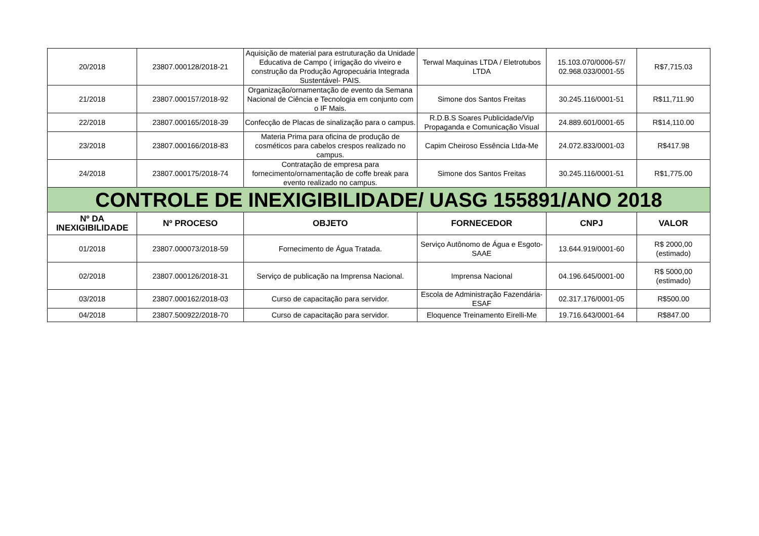| 20/2018 | 23807.000128/2018-21 | Aquisição de material para estruturação da Unidade Educativa de Campo ( irrigação do viveiro e construção da Produção Agropecuária Integrada Sustentável- PAIS. | Terwal Maquinas LTDA / Eletrotubos LTDA | 15.103.070/0006-57/ 02.968.033/0001-55 | R$7,715.03 |
| 21/2018 | 23807.000157/2018-92 | Organização/ornamentação de evento da Semana Nacional de Ciência e Tecnologia em conjunto com o IF Mais. | Simone dos Santos Freitas | 30.245.116/0001-51 | R$11,711.90 |
| 22/2018 | 23807.000165/2018-39 | Confecção de Placas de sinalização para o campus. | R.D.B.S Soares Publicidade/Vip Propaganda e Comunicação Visual | 24.889.601/0001-65 | R$14,110.00 |
| 23/2018 | 23807.000166/2018-83 | Materia Prima para oficina de produção de cosméticos para cabelos crespos realizado no campus. | Capim Cheiroso Essência Ltda-Me | 24.072.833/0001-03 | R$417.98 |
| 24/2018 | 23807.000175/2018-74 | Contratação de empresa para fornecimento/ornamentação de coffe break para evento realizado no campus. | Simone dos Santos Freitas | 30.245.116/0001-51 | R$1,775.00 |
| CONTROLE DE INEXIGIBILIDADE/ UASG 155891/ANO 2018 | | | | | |
| Nº DA INEXIGIBILIDADE | Nº PROCESO | OBJETO | FORNECEDOR | CNPJ | VALOR |
| 01/2018 | 23807.000073/2018-59 | Fornecimento de Água Tratada. | Serviço Autônomo de Água e Esgoto-SAAE | 13.644.919/0001-60 | R$ 2000,00 (estimado) |
| 02/2018 | 23807.000126/2018-31 | Serviço de publicação na Imprensa Nacional. | Imprensa Nacional | 04.196.645/0001-00 | R$ 5000,00 (estimado) |
| 03/2018 | 23807.000162/2018-03 | Curso de capacitação para servidor. | Escola de Administração Fazendária-ESAF | 02.317.176/0001-05 | R$500.00 |
| 04/2018 | 23807.500922/2018-70 | Curso de capacitação para servidor. | Eloquence Treinamento Eirelli-Me | 19.716.643/0001-64 | R$847.00 |